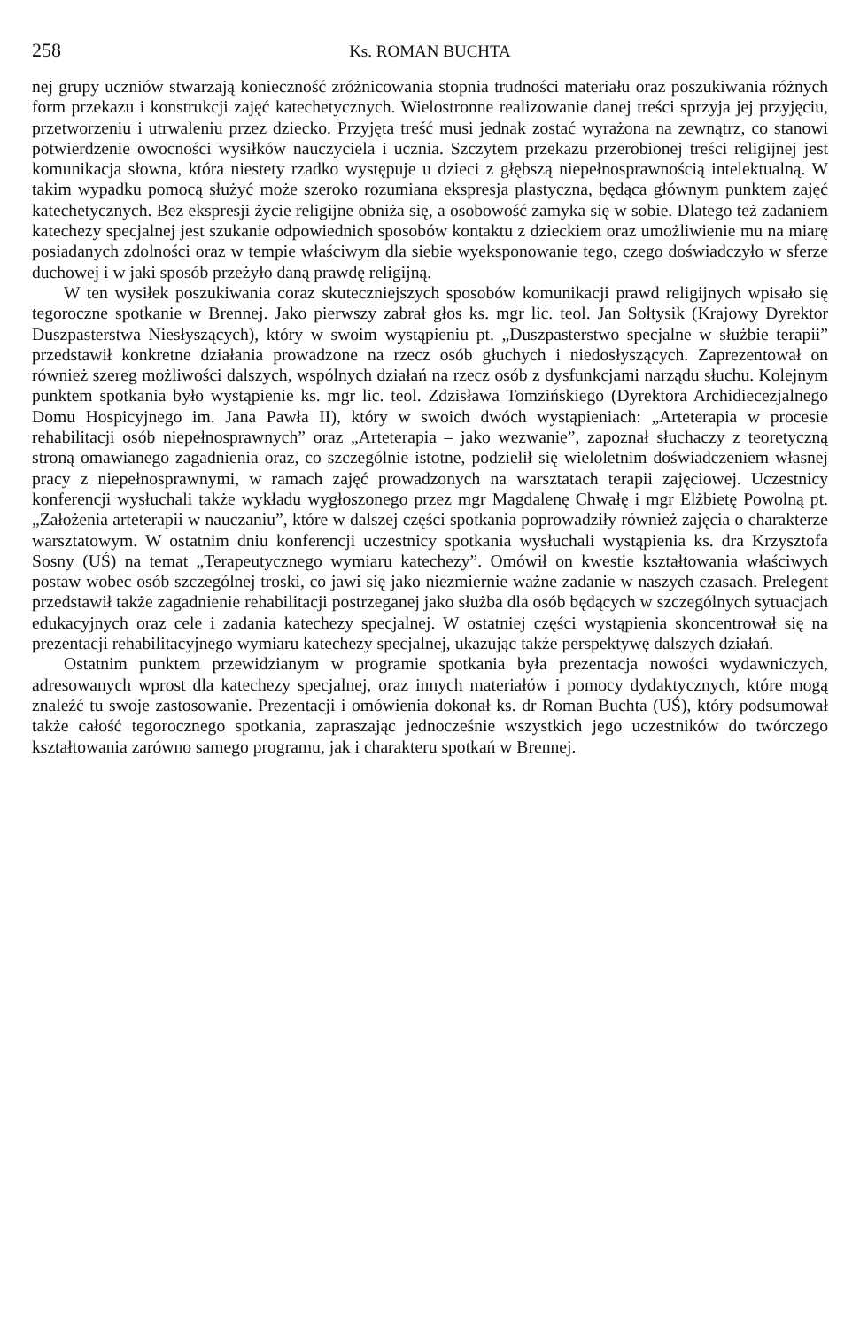258 Ks. ROMAN BUCHTA
nej grupy uczniów stwarzają konieczność zróżnicowania stopnia trudności materiału oraz poszukiwania różnych form przekazu i konstrukcji zajęć katechetycznych. Wielostronne realizowanie danej treści sprzyja jej przyjęciu, przetworzeniu i utrwaleniu przez dziecko. Przyjęta treść musi jednak zostać wyrażona na zewnątrz, co stanowi potwierdzenie owocności wysiłków nauczyciela i ucznia. Szczytem przekazu przerobionej treści religijnej jest komunikacja słowna, która niestety rzadko występuje u dzieci z głębszą niepełnosprawnością intelektualną. W takim wypadku pomocą służyć może szeroko rozumiana ekspresja plastyczna, będąca głównym punktem zajęć katechetycznych. Bez ekspresji życie religijne obniża się, a osobowość zamyka się w sobie. Dlatego też zadaniem katechezy specjalnej jest szukanie odpowiednich sposobów kontaktu z dzieckiem oraz umożliwienie mu na miarę posiadanych zdolności oraz w tempie właściwym dla siebie wyeksponowanie tego, czego doświadczyło w sferze duchowej i w jaki sposób przeżyło daną prawdę religijną.
W ten wysiłek poszukiwania coraz skuteczniejszych sposobów komunikacji prawd religijnych wpisało się tegoroczne spotkanie w Brennej. Jako pierwszy zabrał głos ks. mgr lic. teol. Jan Sołtysik (Krajowy Dyrektor Duszpasterstwa Niesłyszących), który w swoim wystąpieniu pt. „Duszpasterstwo specjalne w służbie terapii” przedstawił konkretne działania prowadzone na rzecz osób głuchych i niedosłyszących. Zaprezentował on również szereg możliwości dalszych, wspólnych działań na rzecz osób z dysfunkcjami narządu słuchu. Kolejnym punktem spotkania było wystąpienie ks. mgr lic. teol. Zdzisława Tomzińskiego (Dyrektora Archidiecezjalnego Domu Hospicyjnego im. Jana Pawła II), który w swoich dwóch wystąpieniach: „Arteterapia w procesie rehabilitacji osób niepełnosprawnych” oraz „Arteterapia – jako wezwanie”, zapoznał słuchaczy z teoretyczną stroną omawianego zagadnienia oraz, co szczególnie istotne, podzielił się wieloletnim doświadczeniem własnej pracy z niepełnosprawnymi, w ramach zajęć prowadzonych na warsztatach terapii zajęciowej. Uczestnicy konferencji wysłuchali także wykładu wygłoszonego przez mgr Magdalenę Chwałę i mgr Elżbietę Powolną pt. „Założenia arteterapii w nauczaniu”, które w dalszej części spotkania poprowadziły również zajęcia o charakterze warsztatowym. W ostatnim dniu konferencji uczestnicy spotkania wysłuchali wystąpienia ks. dra Krzysztofa Sosny (UŚ) na temat „Terapeutycznego wymiaru katechezy”. Omówił on kwestie kształtowania właściwych postaw wobec osób szczególnej troski, co jawi się jako niezmiernie ważne zadanie w naszych czasach. Prelegent przedstawił także zagadnienie rehabilitacji postrzeganej jako służba dla osób będących w szczególnych sytuacjach edukacyjnych oraz cele i zadania katechezy specjalnej. W ostatniej części wystąpienia skoncentrował się na prezentacji rehabilitacyjnego wymiaru katechezy specjalnej, ukazując także perspektywę dalszych działań.
Ostatnim punktem przewidzianym w programie spotkania była prezentacja nowości wydawniczych, adresowanych wprost dla katechezy specjalnej, oraz innych materiałów i pomocy dydaktycznych, które mogą znaleźć tu swoje zastosowanie. Prezentacji i omówienia dokonał ks. dr Roman Buchta (UŚ), który podsumował także całość tegorocznego spotkania, zapraszając jednocześnie wszystkich jego uczestników do twórczego kształtowania zarówno samego programu, jak i charakteru spotkań w Brennej.